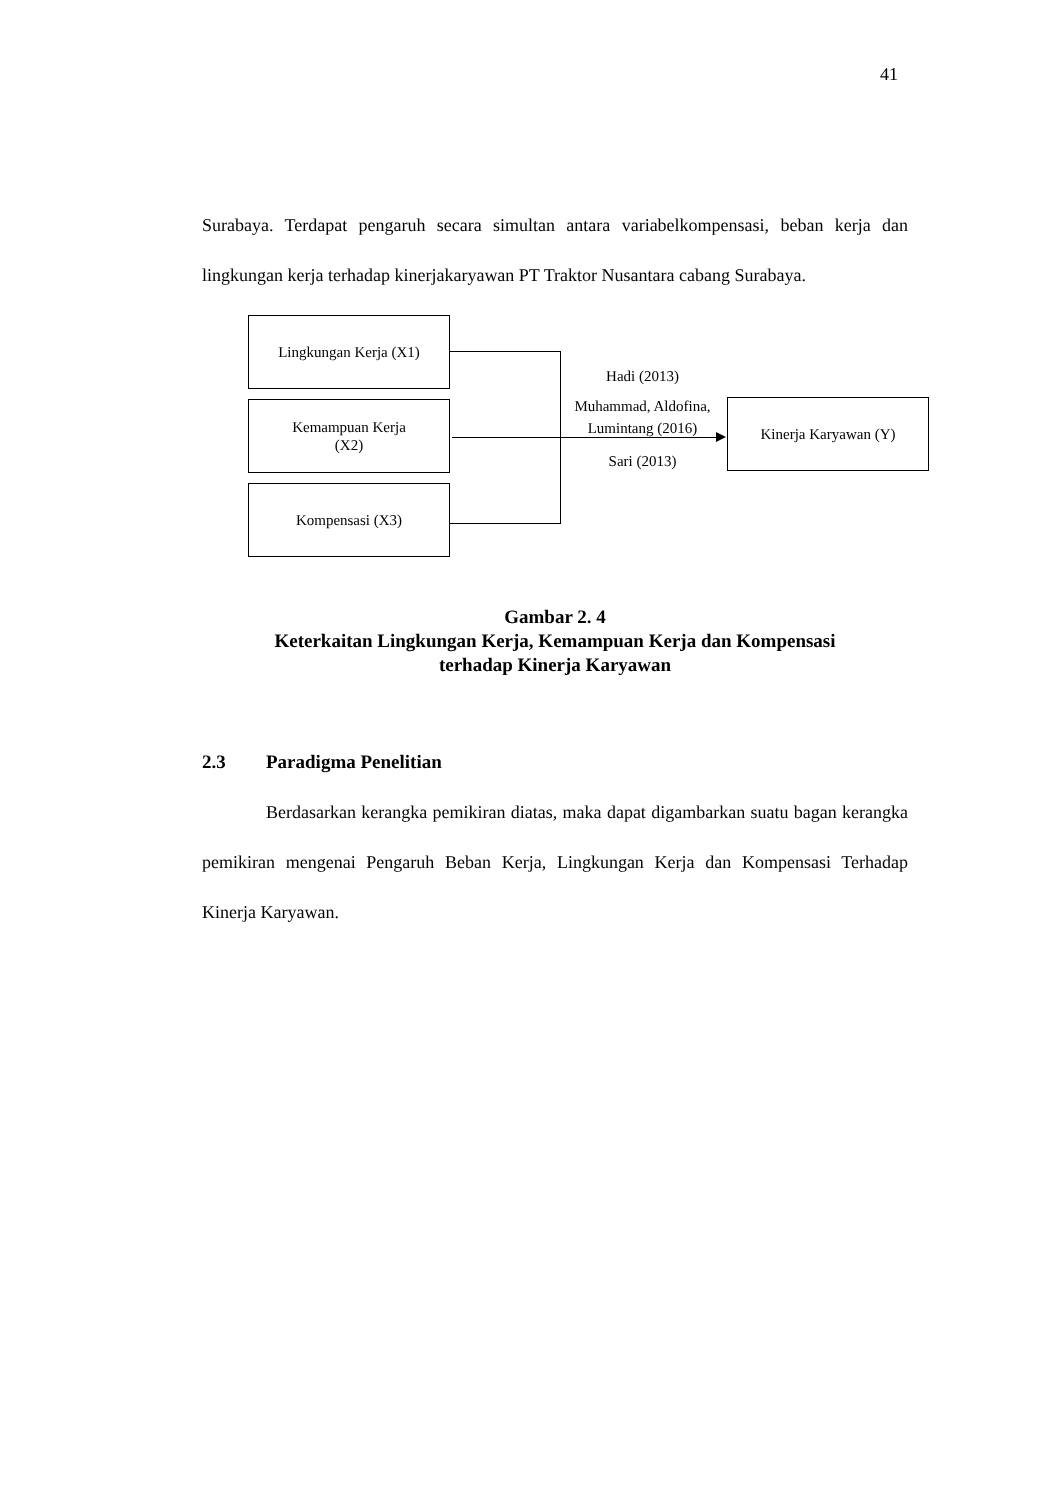41
Surabaya. Terdapat pengaruh secara simultan antara variabelkompensasi, beban kerja dan lingkungan kerja terhadap kinerjakaryawan PT Traktor Nusantara cabang Surabaya.
Lingkungan Kerja (X1)
Kemampuan Kerja
(X2)
Kompensasi (X3)
Kinerja Karyawan (Y)
Hadi (2013)
Muhammad, Aldofina, Lumintang (2016)
Sari (2013)
Gambar 2. 4
Keterkaitan Lingkungan Kerja, Kemampuan Kerja dan Kompensasi
terhadap Kinerja Karyawan
2.3 Paradigma Penelitian
Berdasarkan kerangka pemikiran diatas, maka dapat digambarkan suatu bagan kerangka pemikiran mengenai Pengaruh Beban Kerja, Lingkungan Kerja dan Kompensasi Terhadap Kinerja Karyawan.